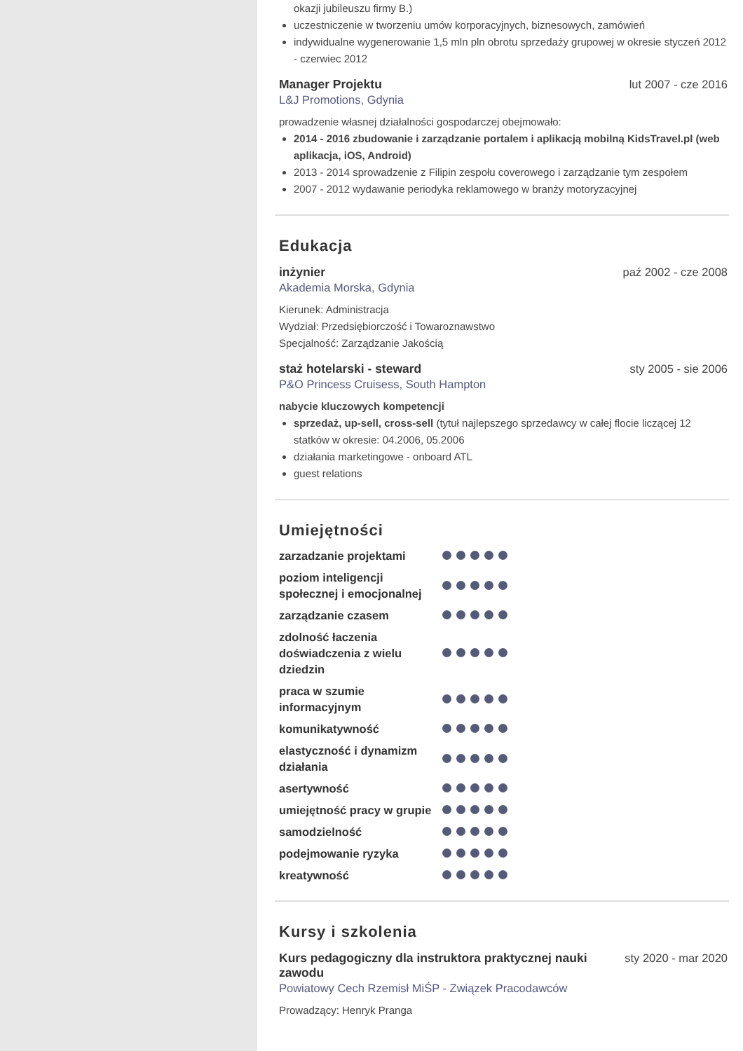okazji jubileuszu firmy B.)
uczestniczenie w tworzeniu umów korporacyjnych, biznesowych, zamówień
indywidualne wygenerowanie 1,5 mln pln obrotu sprzedaży grupowej w okresie styczeń 2012 - czerwiec 2012
Manager Projektu lut 2007 - cze 2016
L&J Promotions, Gdynia
prowadzenie własnej działalności gospodarczej obejmowało:
2014 - 2016 zbudowanie i zarządzanie portalem i aplikacją mobilną KidsTravel.pl (web aplikacja, iOS, Android)
2013 - 2014 sprowadzenie z Filipin zespołu coverowego i zarządzanie tym zespołem
2007 - 2012 wydawanie periodyka reklamowego w branży motoryzacyjnej
Edukacja
inżynier paź 2002 - cze 2008
Akademia Morska, Gdynia
Kierunek: Administracja
Wydział: Przedsiębiorczość i Towaroznawstwo
Specjalność: Zarządzanie Jakością
staż hotelarski - steward sty 2005 - sie 2006
P&O Princess Cruisess, South Hampton
nabycie kluczowych kompetencji
sprzedaż, up-sell, cross-sell (tytuł najlepszego sprzedawcy w całej flocie liczącej 12 statków w okresie: 04.2006, 05.2006
działania marketingowe - onboard ATL
guest relations
Umiejętności
zarzadzanie projektami
poziom inteligencji społecznej i emocjonalnej
zarządzanie czasem
zdolność łaczenia doświadczenia z wielu dziedzin
praca w szumie informacyjnym
komunikatywność
elastyczność i dynamizm działania
asertywność
umiejętność pracy w grupie
samodzielność
podejmowanie ryzyka
kreatywność
Kursy i szkolenia
Kurs pedagogiczny dla instruktora praktycznej nauki zawodu sty 2020 - mar 2020
Powiatowy Cech Rzemisł MiŚP - Związek Pracodawców
Prowadzący: Henryk Pranga